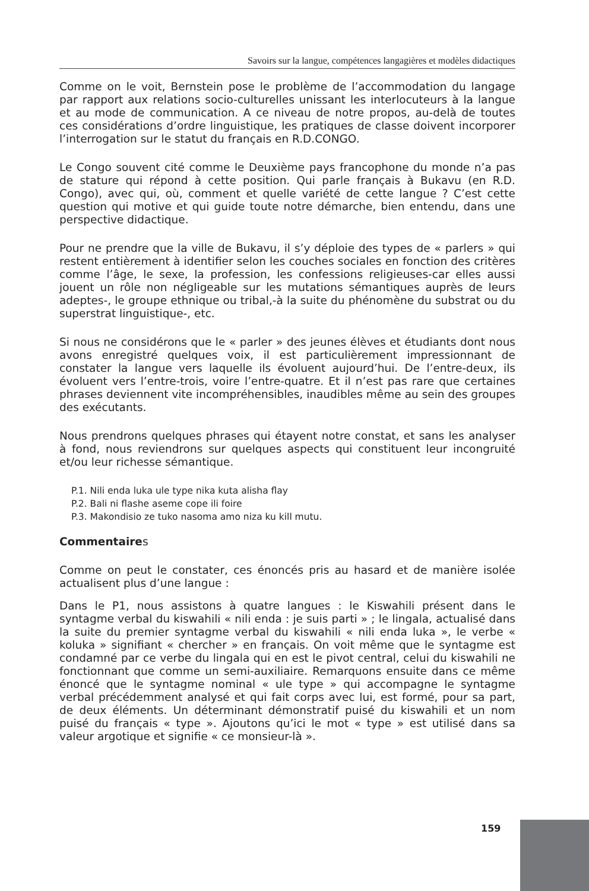Savoirs sur la langue, compétences langagières et modèles didactiques
Comme on le voit, Bernstein pose le problème de l’accommodation du langage par rapport aux relations socio-culturelles unissant les interlocuteurs à la langue et au mode de communication. A ce niveau de notre propos, au-delà de toutes ces considérations d’ordre linguistique, les pratiques de classe doivent incorporer l’interrogation sur le statut du français en R.D.CONGO.
Le Congo souvent cité comme le Deuxième pays francophone du monde n’a pas de stature qui répond à cette position. Qui parle français à Bukavu (en R.D. Congo), avec qui, où, comment et quelle variété de cette langue ? C’est cette question qui motive et qui guide toute notre démarche, bien entendu, dans une perspective didactique.
Pour ne prendre que la ville de Bukavu, il s’y déploie des types de « parlers » qui restent entièrement à identifier selon les couches sociales en fonction des critères comme l’âge, le sexe, la profession, les confessions religieuses-car elles aussi jouent un rôle non négligeable sur les mutations sémantiques auprès de leurs adeptes-, le groupe ethnique ou tribal,-à la suite du phénomène du substrat ou du superstrat linguistique-, etc.
Si nous ne considérons que le « parler » des jeunes élèves et étudiants dont nous avons enregistré quelques voix, il est particulièrement impressionnant de constater la langue vers laquelle ils évoluent aujourd’hui. De l’entre-deux, ils évoluent vers l’entre-trois, voire l’entre-quatre. Et il n’est pas rare que certaines phrases deviennent vite incompréhensibles, inaudibles même au sein des groupes des exécutants.
Nous prendrons quelques phrases qui étayent notre constat, et sans les analyser à fond, nous reviendrons sur quelques aspects qui constituent leur incongruité et/ou leur richesse sémantique.
P.1. Nili enda luka ule type nika kuta alisha flay
P.2. Bali ni flashe aseme cope ili foire
P.3. Makondisio ze tuko nasoma amo niza ku kill mutu.
Commentaires
Comme on peut le constater, ces énoncés pris au hasard et de manière isolée actualisent plus d’une langue :
Dans le P1, nous assistons à quatre langues : le Kiswahili présent dans le syntagme verbal du kiswahili « nili enda : je suis parti » ; le lingala, actualisé dans la suite du premier syntagme verbal du kiswahili « nili enda luka », le verbe « koluka » signifiant « chercher » en français. On voit même que le syntagme est condamné par ce verbe du lingala qui en est le pivot central, celui du kiswahili ne fonctionnant que comme un semi-auxiliaire. Remarquons ensuite dans ce même énoncé que le syntagme nominal « ule type » qui accompagne le syntagme verbal précédemment analysé et qui fait corps avec lui, est formé, pour sa part, de deux éléments. Un déterminant démonstratif puisé du kiswahili et un nom puisé du français « type ». Ajoutons qu’ici le mot « type » est utilisé dans sa valeur argotique et signifie « ce monsieur-là ».
159